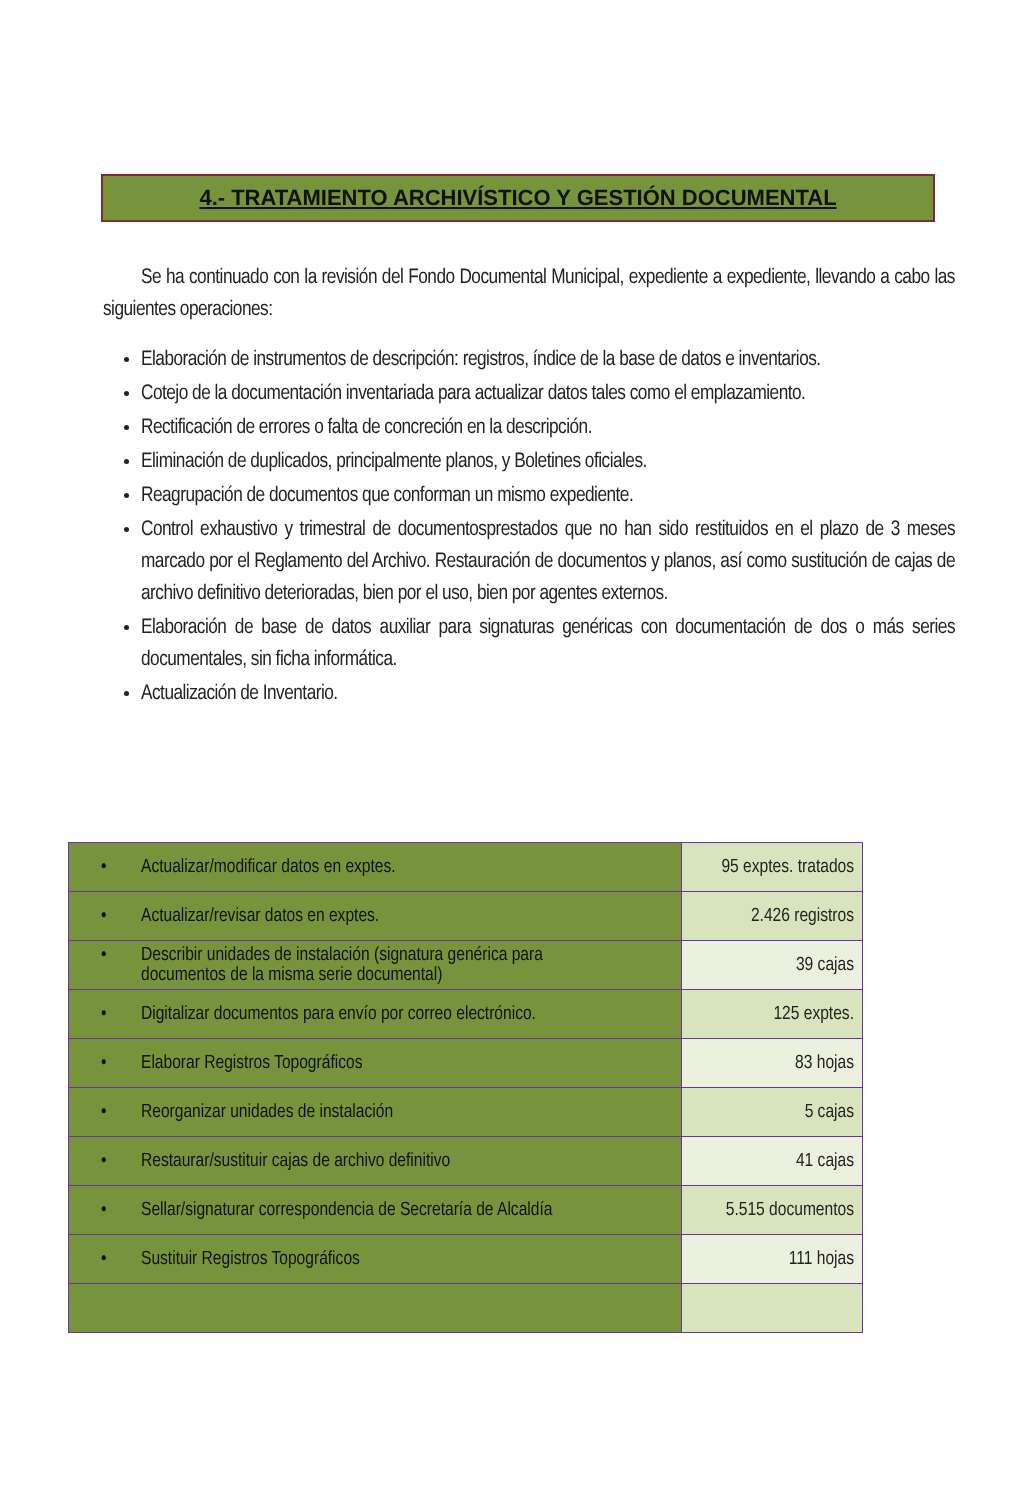4.- TRATAMIENTO ARCHIVÍSTICO Y GESTIÓN DOCUMENTAL
Se ha continuado con la revisión del Fondo Documental Municipal, expediente a expediente, llevando a cabo las siguientes operaciones:
Elaboración de instrumentos de descripción: registros, índice de la base de datos e inventarios.
Cotejo de la documentación inventariada para actualizar datos tales como el emplazamiento.
Rectificación de errores o falta de concreción en la descripción.
Eliminación de duplicados, principalmente planos, y Boletines oficiales.
Reagrupación de documentos que conforman un mismo expediente.
Control exhaustivo y trimestral de documentosprestados que no han sido restituidos en el plazo de 3 meses marcado por el Reglamento del Archivo. Restauración de documentos y planos, así como sustitución de cajas de archivo definitivo deterioradas, bien por el uso, bien por agentes externos.
Elaboración de base de datos auxiliar para signaturas genéricas con documentación de dos o más series documentales, sin ficha informática.
Actualización de Inventario.
| • Actualizar/modificar datos en exptes. | 95 exptes. tratados |
| • Actualizar/revisar datos en exptes. | 2.426 registros |
| • Describir unidades de instalación (signatura genérica para documentos de la misma serie documental) | 39 cajas |
| • Digitalizar documentos para envío por correo electrónico. | 125 exptes. |
| • Elaborar Registros Topográficos | 83 hojas |
| • Reorganizar unidades de instalación | 5 cajas |
| • Restaurar/sustituir cajas de archivo definitivo | 41 cajas |
| • Sellar/signaturar correspondencia de Secretaría de Alcaldía | 5.515 documentos |
| • Sustituir Registros Topográficos | 111 hojas |